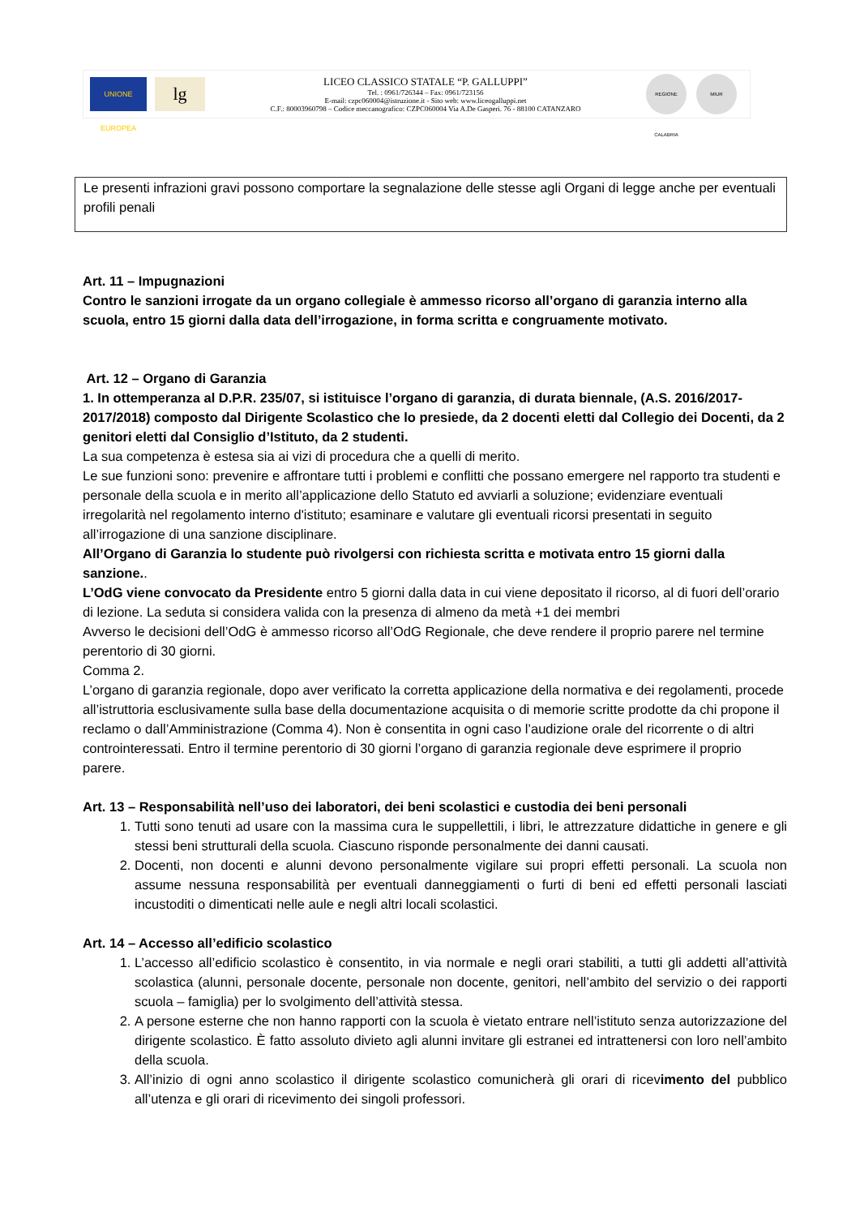UNIONE EUROPEA
lg
LICEO CLASSICO STATALE “P. GALLUPPI”
Tel. : 0961/726344 – Fax: 0961/723156
E-mail: czpc060004@istruzione.it - Sito web: www.liceogalluppi.net
C.F.: 80003960798 – Codice meccanografico: CZPC060004 Via A.De Gasperi. 76 - 88100 CATANZARO
REGIONE CALABRIA
MIUR
Le presenti infrazioni gravi possono comportare la segnalazione delle stesse agli Organi di legge anche per eventuali profili penali
Art. 11 – Impugnazioni
Contro le sanzioni irrogate da un organo collegiale è ammesso ricorso all’organo di garanzia interno alla scuola, entro 15 giorni dalla data dell’irrogazione, in forma scritta e congruamente motivato.
Art. 12 – Organo di Garanzia
1. In ottemperanza al D.P.R. 235/07, si istituisce l’organo di garanzia, di durata biennale, (A.S. 2016/2017-2017/2018) composto dal Dirigente Scolastico che lo presiede, da 2 docenti eletti dal Collegio dei Docenti, da 2 genitori eletti dal Consiglio d’Istituto, da 2 studenti.
La sua competenza è estesa sia ai vizi di procedura che a quelli di merito.
Le sue funzioni sono: prevenire e affrontare tutti i problemi e conflitti che possano emergere nel rapporto tra studenti e personale della scuola e in merito all’applicazione dello Statuto ed avviarli a soluzione; evidenziare eventuali irregolarità nel regolamento interno d'istituto; esaminare e valutare gli eventuali ricorsi presentati in seguito all’irrogazione di una sanzione disciplinare.
All’Organo di Garanzia lo studente può rivolgersi con richiesta scritta e motivata entro 15 giorni dalla sanzione..
L’OdG viene convocato da Presidente entro 5 giorni dalla data in cui viene depositato il ricorso, al di fuori dell’orario di lezione. La seduta si considera valida con la presenza di almeno da metà +1 dei membri
Avverso le decisioni dell’OdG è ammesso ricorso all’OdG Regionale, che deve rendere il proprio parere nel termine perentorio di 30 giorni.
Comma 2.
L’organo di garanzia regionale, dopo aver verificato la corretta applicazione della normativa e dei regolamenti, procede all’istruttoria esclusivamente sulla base della documentazione acquisita o di memorie scritte prodotte da chi propone il reclamo o dall’Amministrazione (Comma 4). Non è consentita in ogni caso l’audizione orale del ricorrente o di altri controinteressati. Entro il termine perentorio di 30 giorni l’organo di garanzia regionale deve esprimere il proprio parere.
Art. 13 – Responsabilità nell’uso dei laboratori, dei beni scolastici e custodia dei beni personali
1. Tutti sono tenuti ad usare con la massima cura le suppellettili, i libri, le attrezzature didattiche in genere e gli stessi beni strutturali della scuola. Ciascuno risponde personalmente dei danni causati.
2. Docenti, non docenti e alunni devono personalmente vigilare sui propri effetti personali. La scuola non assume nessuna responsabilità per eventuali danneggiamenti o furti di beni ed effetti personali lasciati incustoditi o dimenticati nelle aule e negli altri locali scolastici.
Art. 14 – Accesso all’edificio scolastico
1. L’accesso all’edificio scolastico è consentito, in via normale e negli orari stabiliti, a tutti gli addetti all’attività scolastica (alunni, personale docente, personale non docente, genitori, nell’ambito del servizio o dei rapporti scuola – famiglia) per lo svolgimento dell’attività stessa.
2. A persone esterne che non hanno rapporti con la scuola è vietato entrare nell’istituto senza autorizzazione del dirigente scolastico. È fatto assoluto divieto agli alunni invitare gli estranei ed intrattenersi con loro nell’ambito della scuola.
3. All’inizio di ogni anno scolastico il dirigente scolastico comunicherà gli orari di ricevimento del pubblico all’utenza e gli orari di ricevimento dei singoli professori.